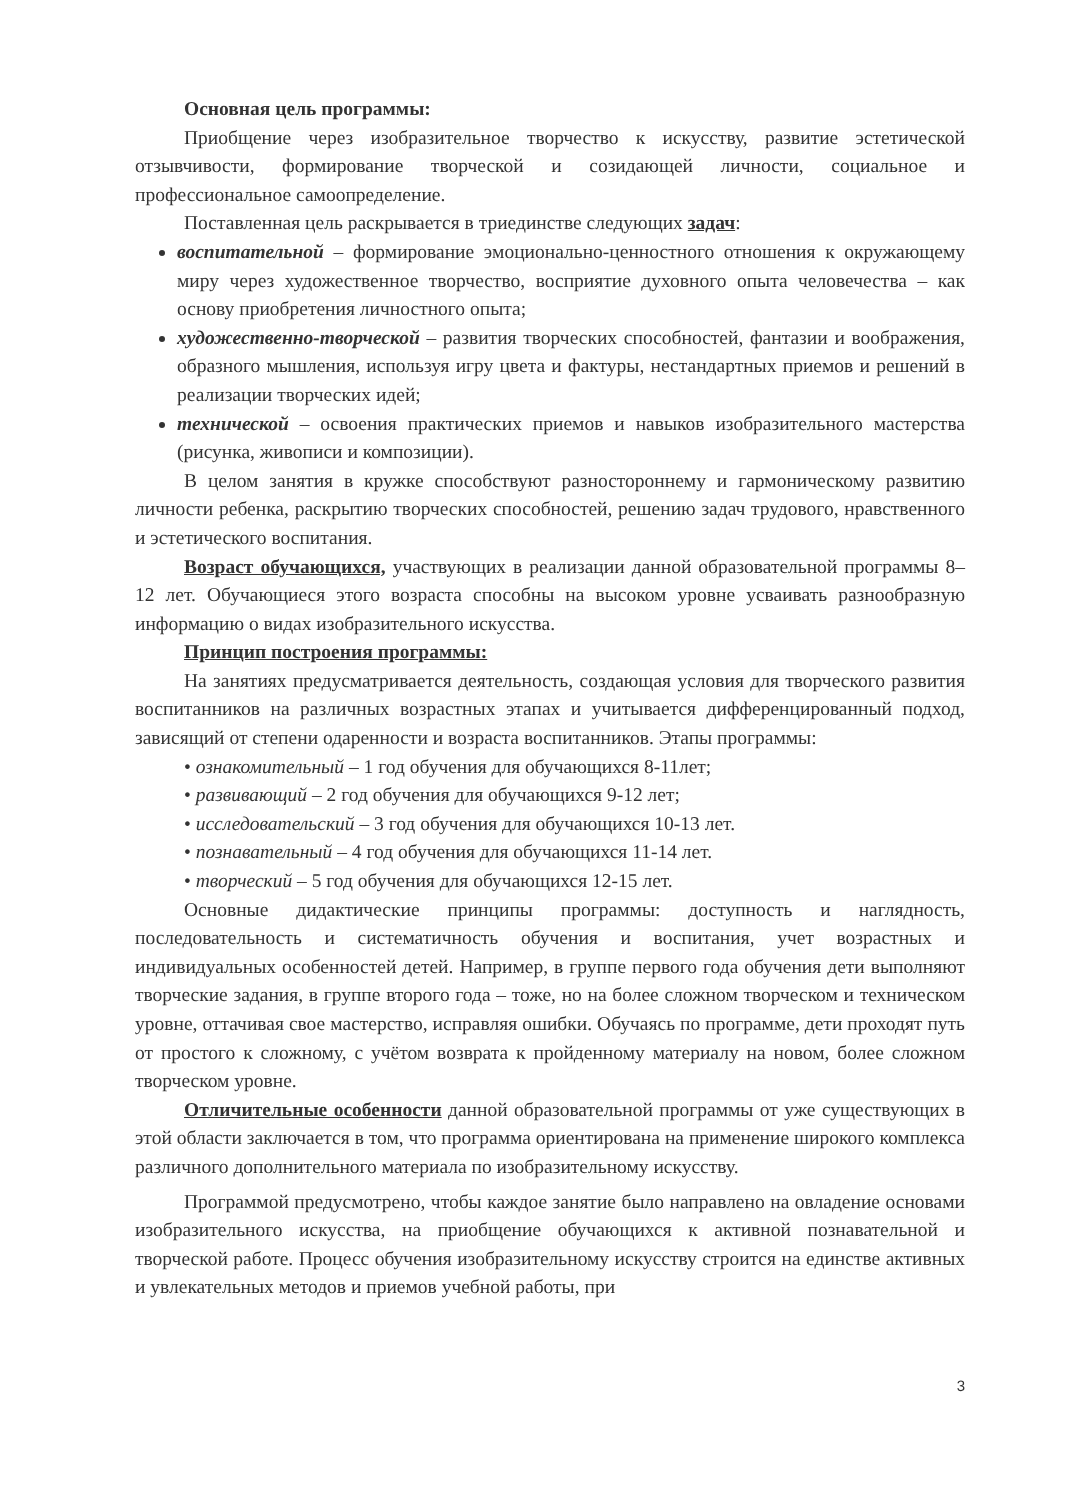Основная цель программы:
Приобщение через изобразительное творчество к искусству, развитие эстетической отзывчивости, формирование творческой и созидающей личности, социальное и профессиональное самоопределение.
Поставленная цель раскрывается в триединстве следующих задач:
воспитательной – формирование эмоционально-ценностного отношения к окружающему миру через художественное творчество, восприятие духовного опыта человечества – как основу приобретения личностного опыта;
художественно-творческой – развития творческих способностей, фантазии и воображения, образного мышления, используя игру цвета и фактуры, нестандартных приемов и решений в реализации творческих идей;
технической – освоения практических приемов и навыков изобразительного мастерства (рисунка, живописи и композиции).
В целом занятия в кружке способствуют разностороннему и гармоническому развитию личности ребенка, раскрытию творческих способностей, решению задач трудового, нравственного и эстетического воспитания.
Возраст обучающихся, участвующих в реализации данной образовательной программы 8–12 лет. Обучающиеся этого возраста способны на высоком уровне усваивать разнообразную информацию о видах изобразительного искусства.
Принцип построения программы:
На занятиях предусматривается деятельность, создающая условия для творческого развития воспитанников на различных возрастных этапах и учитывается дифференцированный подход, зависящий от степени одаренности и возраста воспитанников. Этапы программы:
• ознакомительный – 1 год обучения для обучающихся 8-11лет;
• развивающий – 2 год обучения для обучающихся 9-12 лет;
• исследовательский – 3 год обучения для обучающихся 10-13 лет.
• познавательный – 4 год обучения для обучающихся 11-14 лет.
• творческий – 5 год обучения для обучающихся 12-15 лет.
Основные дидактические принципы программы: доступность и наглядность, последовательность и систематичность обучения и воспитания, учет возрастных и индивидуальных особенностей детей. Например, в группе первого года обучения дети выполняют творческие задания, в группе второго года – тоже, но на более сложном творческом и техническом уровне, оттачивая свое мастерство, исправляя ошибки. Обучаясь по программе, дети проходят путь от простого к сложному, с учётом возврата к пройденному материалу на новом, более сложном творческом уровне.
Отличительные особенности данной образовательной программы от уже существующих в этой области заключается в том, что программа ориентирована на применение широкого комплекса различного дополнительного материала по изобразительному искусству.
Программой предусмотрено, чтобы каждое занятие было направлено на овладение основами изобразительного искусства, на приобщение обучающихся к активной познавательной и творческой работе. Процесс обучения изобразительному искусству строится на единстве активных и увлекательных методов и приемов учебной работы, при
3